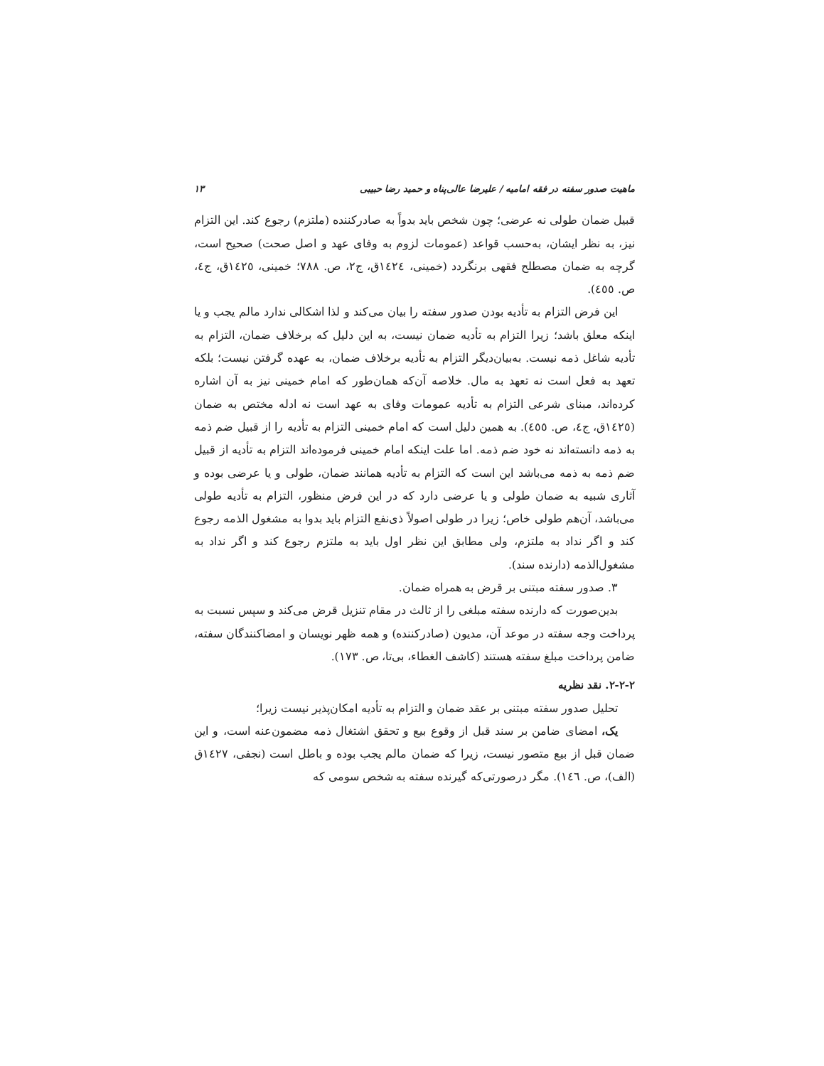ماهیت صدور سفته در فقه امامیه / علیرضا عالی‌پناه و حمید رضا حبیبی ۱۳
قبیل ضمان طولی نه عرضی؛ چون شخص باید بدواً به صادرکننده (ملتزم) رجوع کند. این التزام نیز، به نظر ایشان، به‌حسب قواعد (عمومات لزوم به وفای عهد و اصل صحت) صحیح است، گرچه به ضمان مصطلح فقهی برنگردد (خمینی، ١٤٢٤ق، ج٢، ص. ٧٨٨؛ خمینی، ١٤٢٥ق، ج٤، ص. ٤٥٥).
این فرض التزام به تأدیه بودن صدور سفته را بیان می‌کند و لذا اشکالی ندارد مالم یجب و یا اینکه معلق باشد؛ زیرا التزام به تأدیه ضمان نیست، به این دلیل که برخلاف ضمان، التزام به تأدیه شاغل ذمه نیست. به‌بیان‌دیگر التزام به تأدیه برخلاف ضمان، به عهده گرفتن نیست؛ بلکه تعهد به فعل است نه تعهد به مال. خلاصه آن‌که همان‌طور که امام خمینی نیز به آن اشاره کرده‌اند، مبنای شرعی التزام به تأدیه عمومات وفای به عهد است نه ادله مختص به ضمان (١٤٢٥ق، ج٤، ص. ٤٥٥). به همین دلیل است که امام خمینی التزام به تأدیه را از قبیل ضم ذمه به ذمه دانسته‌اند نه خود ضم ذمه. اما علت اینکه امام خمینی فرموده‌اند التزام به تأدیه از قبیل ضم ذمه به ذمه می‌باشد این است که التزام به تأدیه همانند ضمان، طولی و یا عرضی بوده و آثاری شبیه به ضمان طولی و یا عرضی دارد که در این فرض منظور، التزام به تأدیه طولی می‌باشد، آن‌هم طولی خاص؛ زیرا در طولی اصولاً ذی‌نفع التزام باید بدوا به مشغول الذمه رجوع کند و اگر نداد به ملتزم، ولی مطابق این نظر اول باید به ملتزم رجوع کند و اگر نداد به مشغول‌الذمه (دارنده سند).
٣. صدور سفته مبتنی بر قرض به همراه ضمان.
بدین‌صورت که دارنده سفته مبلغی را از ثالث در مقام تنزیل قرض می‌کند و سپس نسبت به پرداخت وجه سفته در موعد آن، مدیون (صادرکننده) و همه ظهر نویسان و امضاکنندگان سفته، ضامن پرداخت مبلغ سفته هستند (کاشف الغطاء، بی‌تا، ص. ١٧٣).
٢-٢-٢. نقد نظریه
تحلیل صدور سفته مبتنی بر عقد ضمان و التزام به تأدیه امکان‌پذیر نیست زیرا؛
یک، امضای ضامن بر سند قبل از وقوع بیع و تحقق اشتغال ذمه مضمون‌عنه است، و این ضمان قبل از بیع متصور نیست، زیرا که ضمان مالم یجب بوده و باطل است (نجفی، ١٤٢٧ق (الف)، ص. ١٤٦). مگر درصورتی‌که گیرنده سفته به شخص سومی که